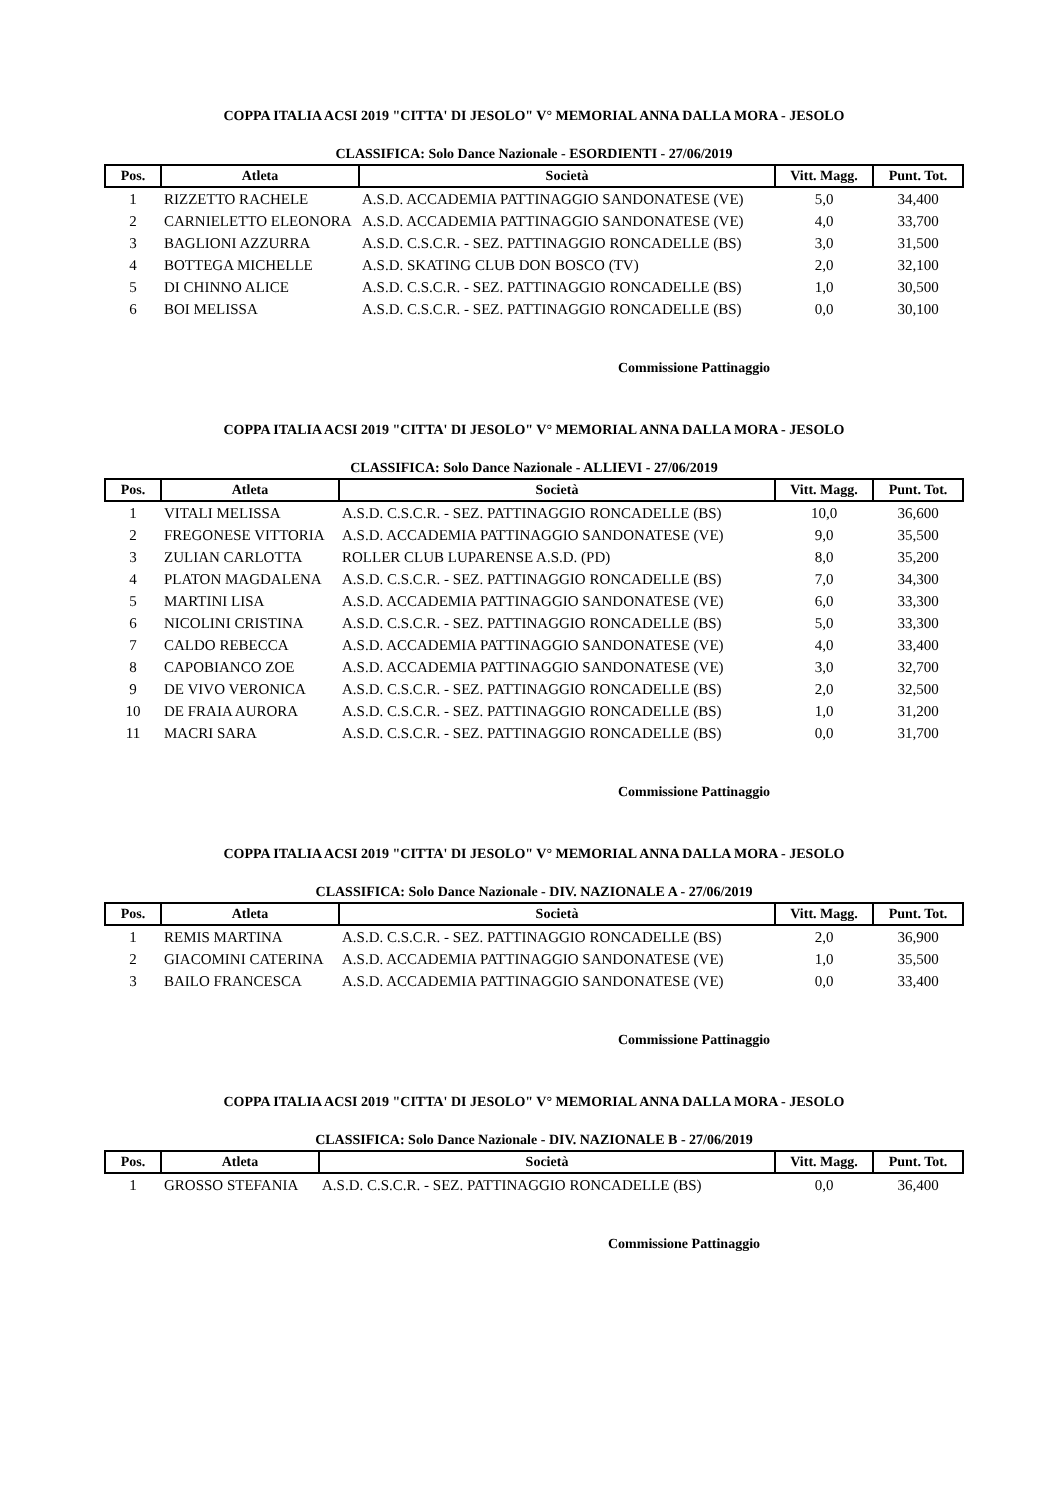COPPA ITALIA ACSI 2019 "CITTA' DI JESOLO" V° MEMORIAL ANNA DALLA MORA - JESOLO
CLASSIFICA: Solo Dance Nazionale - ESORDIENTI - 27/06/2019
| Pos. | Atleta | Società | Vitt. Magg. | Punt. Tot. |
| --- | --- | --- | --- | --- |
| 1 | RIZZETTO RACHELE | A.S.D. ACCADEMIA PATTINAGGIO SANDONATESE (VE) | 5,0 | 34,400 |
| 2 | CARNIELETTO ELEONORA | A.S.D. ACCADEMIA PATTINAGGIO SANDONATESE (VE) | 4,0 | 33,700 |
| 3 | BAGLIONI AZZURRA | A.S.D. C.S.C.R. - SEZ. PATTINAGGIO RONCADELLE (BS) | 3,0 | 31,500 |
| 4 | BOTTEGA MICHELLE | A.S.D. SKATING CLUB DON BOSCO (TV) | 2,0 | 32,100 |
| 5 | DI CHINNO ALICE | A.S.D. C.S.C.R. - SEZ. PATTINAGGIO RONCADELLE (BS) | 1,0 | 30,500 |
| 6 | BOI MELISSA | A.S.D. C.S.C.R. - SEZ. PATTINAGGIO RONCADELLE (BS) | 0,0 | 30,100 |
Commissione Pattinaggio
COPPA ITALIA ACSI 2019 "CITTA' DI JESOLO" V° MEMORIAL ANNA DALLA MORA - JESOLO
CLASSIFICA: Solo Dance Nazionale - ALLIEVI - 27/06/2019
| Pos. | Atleta | Società | Vitt. Magg. | Punt. Tot. |
| --- | --- | --- | --- | --- |
| 1 | VITALI MELISSA | A.S.D. C.S.C.R. - SEZ. PATTINAGGIO RONCADELLE (BS) | 10,0 | 36,600 |
| 2 | FREGONESE VITTORIA | A.S.D. ACCADEMIA PATTINAGGIO SANDONATESE (VE) | 9,0 | 35,500 |
| 3 | ZULIAN CARLOTTA | ROLLER CLUB LUPARENSE A.S.D. (PD) | 8,0 | 35,200 |
| 4 | PLATON MAGDALENA | A.S.D. C.S.C.R. - SEZ. PATTINAGGIO RONCADELLE (BS) | 7,0 | 34,300 |
| 5 | MARTINI LISA | A.S.D. ACCADEMIA PATTINAGGIO SANDONATESE (VE) | 6,0 | 33,300 |
| 6 | NICOLINI CRISTINA | A.S.D. C.S.C.R. - SEZ. PATTINAGGIO RONCADELLE (BS) | 5,0 | 33,300 |
| 7 | CALDO REBECCA | A.S.D. ACCADEMIA PATTINAGGIO SANDONATESE (VE) | 4,0 | 33,400 |
| 8 | CAPOBIANCO ZOE | A.S.D. ACCADEMIA PATTINAGGIO SANDONATESE (VE) | 3,0 | 32,700 |
| 9 | DE VIVO VERONICA | A.S.D. C.S.C.R. - SEZ. PATTINAGGIO RONCADELLE (BS) | 2,0 | 32,500 |
| 10 | DE FRAIA AURORA | A.S.D. C.S.C.R. - SEZ. PATTINAGGIO RONCADELLE (BS) | 1,0 | 31,200 |
| 11 | MACRI SARA | A.S.D. C.S.C.R. - SEZ. PATTINAGGIO RONCADELLE (BS) | 0,0 | 31,700 |
Commissione Pattinaggio
COPPA ITALIA ACSI 2019 "CITTA' DI JESOLO" V° MEMORIAL ANNA DALLA MORA - JESOLO
CLASSIFICA: Solo Dance Nazionale - DIV. NAZIONALE A - 27/06/2019
| Pos. | Atleta | Società | Vitt. Magg. | Punt. Tot. |
| --- | --- | --- | --- | --- |
| 1 | REMIS MARTINA | A.S.D. C.S.C.R. - SEZ. PATTINAGGIO RONCADELLE (BS) | 2,0 | 36,900 |
| 2 | GIACOMINI CATERINA | A.S.D. ACCADEMIA PATTINAGGIO SANDONATESE (VE) | 1,0 | 35,500 |
| 3 | BAILO FRANCESCA | A.S.D. ACCADEMIA PATTINAGGIO SANDONATESE (VE) | 0,0 | 33,400 |
Commissione Pattinaggio
COPPA ITALIA ACSI 2019 "CITTA' DI JESOLO" V° MEMORIAL ANNA DALLA MORA - JESOLO
CLASSIFICA: Solo Dance Nazionale - DIV. NAZIONALE B - 27/06/2019
| Pos. | Atleta | Società | Vitt. Magg. | Punt. Tot. |
| --- | --- | --- | --- | --- |
| 1 | GROSSO STEFANIA | A.S.D. C.S.C.R. - SEZ. PATTINAGGIO RONCADELLE (BS) | 0,0 | 36,400 |
Commissione Pattinaggio